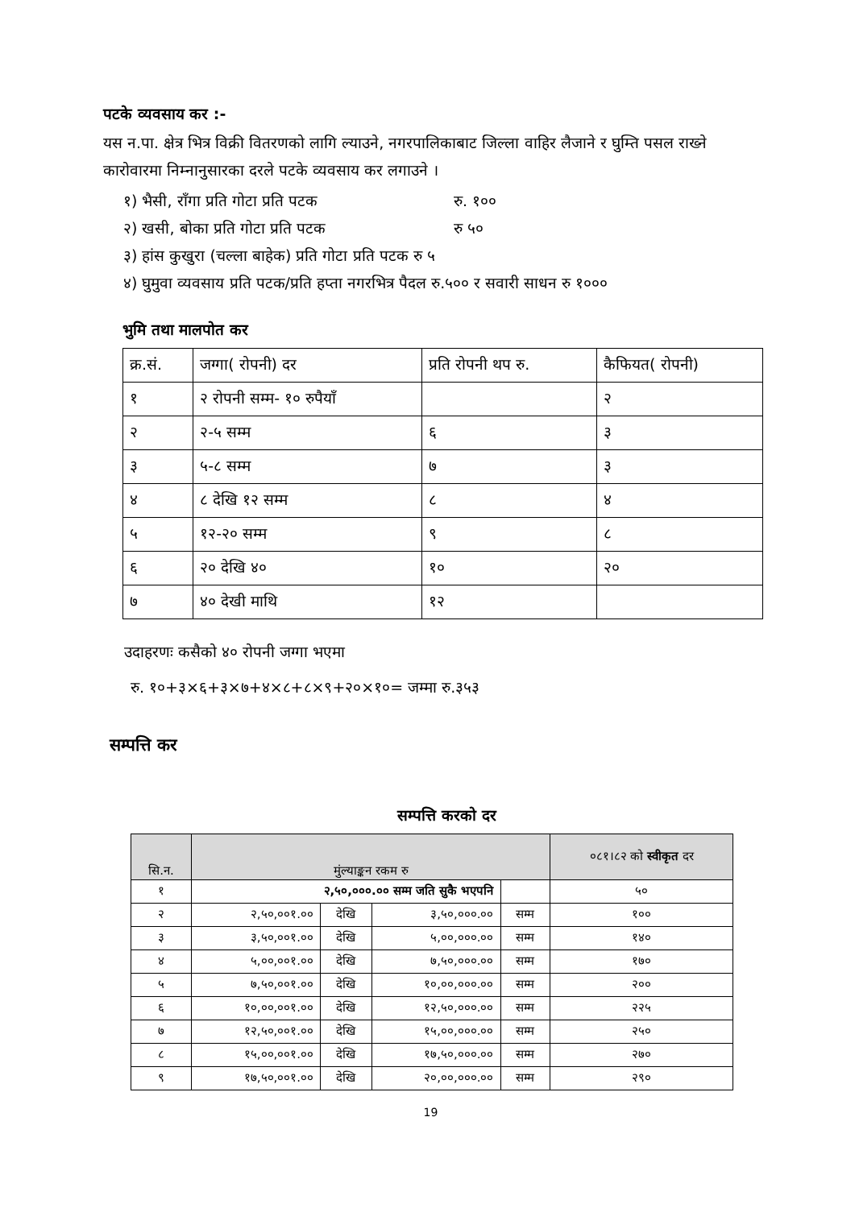पटके व्यवसाय कर :-
यस न.पा. क्षेत्र भित्र विक्री वितरणको लागि ल्याउने, नगरपालिकाबाट जिल्ला वाहिर लैजाने र घुम्ति पसल राख्ने कारोवारमा निम्नानुसारका दरले पटके व्यवसाय कर लगाउने ।
१) भैसी, राँगा प्रति गोटा प्रति पटक रु. १००
२) खसी, बोका प्रति गोटा प्रति पटक रु ५०
३) हांस कुखुरा (चल्ला बाहेक) प्रति गोटा प्रति पटक रु ५
४) घुमुवा व्यवसाय प्रति पटक/प्रति हप्ता नगरभित्र पैदल रु.५०० र सवारी साधन रु १०००
भुमि तथा मालपोत कर
| क्र.सं. | जग्गा( रोपनी) दर | प्रति रोपनी थप रु. | कैफियत( रोपनी) |
| १ | २ रोपनी सम्म- १० रुपैयाँ | | २ |
| २ | २-५ सम्म | ६ | ३ |
| ३ | ५-८ सम्म | ७ | ३ |
| ४ | ८ देखि १२ सम्म | ८ | ४ |
| ५ | १२-२० सम्म | ९ | ८ |
| ६ | २० देखि ४० | १० | २० |
| ७ | ४० देखी माथि | १२ | |
उदाहरणः कसैको ४० रोपनी जग्गा भएमा
रु. १०+३×६+३×७+४×८+८×९+२०×१०= जम्मा रु.३५३
सम्पत्ति कर
सम्पत्ति करको दर
| सि.न. | मुंल्याङ्कन रकम रु | | | | ०८१।८२ को स्वीकृत दर |
| १ | २,५०,०००.०० सम्म जति सुकै भएपनि | | | | ५० |
| २ | २,५०,००१.०० | देखि | ३,५०,०००.०० | सम्म | १०० |
| ३ | ३,५०,००१.०० | देखि | ५,००,०००.०० | सम्म | १४० |
| ४ | ५,००,००१.०० | देखि | ७,५०,०००.०० | सम्म | १७० |
| ५ | ७,५०,००१.०० | देखि | १०,००,०००.०० | सम्म | २०० |
| ६ | १०,००,००१.०० | देखि | १२,५०,०००.०० | सम्म | २२५ |
| ७ | १२,५०,००१.०० | देखि | १५,००,०००.०० | सम्म | २५० |
| ८ | १५,००,००१.०० | देखि | १७,५०,०००.०० | सम्म | २७० |
| ९ | १७,५०,००१.०० | देखि | २०,००,०००.०० | सम्म | २९० |
19